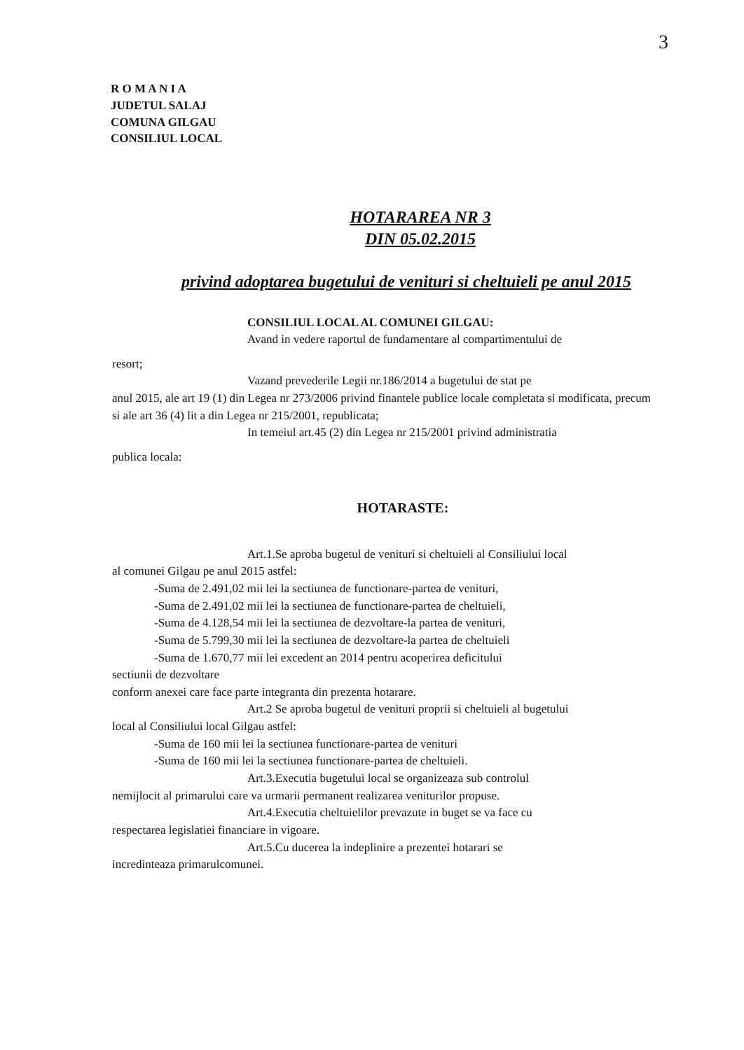3
R O M A N I A
JUDETUL SALAJ
COMUNA GILGAU
CONSILIUL LOCAL
HOTARAREA NR 3
DIN 05.02.2015
privind adoptarea bugetului de venituri si cheltuieli pe anul 2015
CONSILIUL LOCAL AL COMUNEI GILGAU:
Avand in vedere raportul de fundamentare al compartimentului de
resort;
Vazand prevederile Legii nr.186/2014 a bugetului de stat pe
anul 2015, ale art 19 (1) din Legea nr 273/2006 privind finantele publice locale completata si modificata, precum si ale art 36 (4) lit a din Legea nr 215/2001, republicata;
In temeiul art.45 (2) din Legea nr 215/2001 privind administratia
publica locala:
HOTARASTE:
Art.1.Se aproba bugetul de venituri si cheltuieli al Consiliului local
al comunei Gilgau pe anul 2015 astfel:
-Suma de 2.491,02 mii lei la sectiunea de functionare-partea de venituri,
-Suma de 2.491,02 mii lei la sectiunea de functionare-partea de cheltuieli,
-Suma de 4.128,54 mii lei la sectiunea de dezvoltare-la partea de venituri,
-Suma de 5.799,30 mii lei la sectiunea de dezvoltare-la partea de cheltuieli
-Suma de 1.670,77 mii lei excedent an 2014 pentru acoperirea deficitului
sectiunii de dezvoltare
conform anexei care face parte integranta din prezenta hotarare.
Art.2 Se aproba bugetul de venituri proprii si cheltuieli al bugetului
local al Consiliului local Gilgau astfel:
-Suma de 160 mii lei la sectiunea functionare-partea de venituri
-Suma de 160 mii lei la sectiunea functionare-partea de cheltuieli.
Art.3.Executia bugetului local se organizeaza sub controlul
nemijlocit al primarului care va urmarii permanent realizarea veniturilor propuse.
Art.4.Executia cheltuielilor prevazute in buget se va face cu
respectarea legislatiei financiare in vigoare.
Art.5.Cu ducerea la indeplinire a prezentei hotarari se
incredinteaza primarulcomunei.